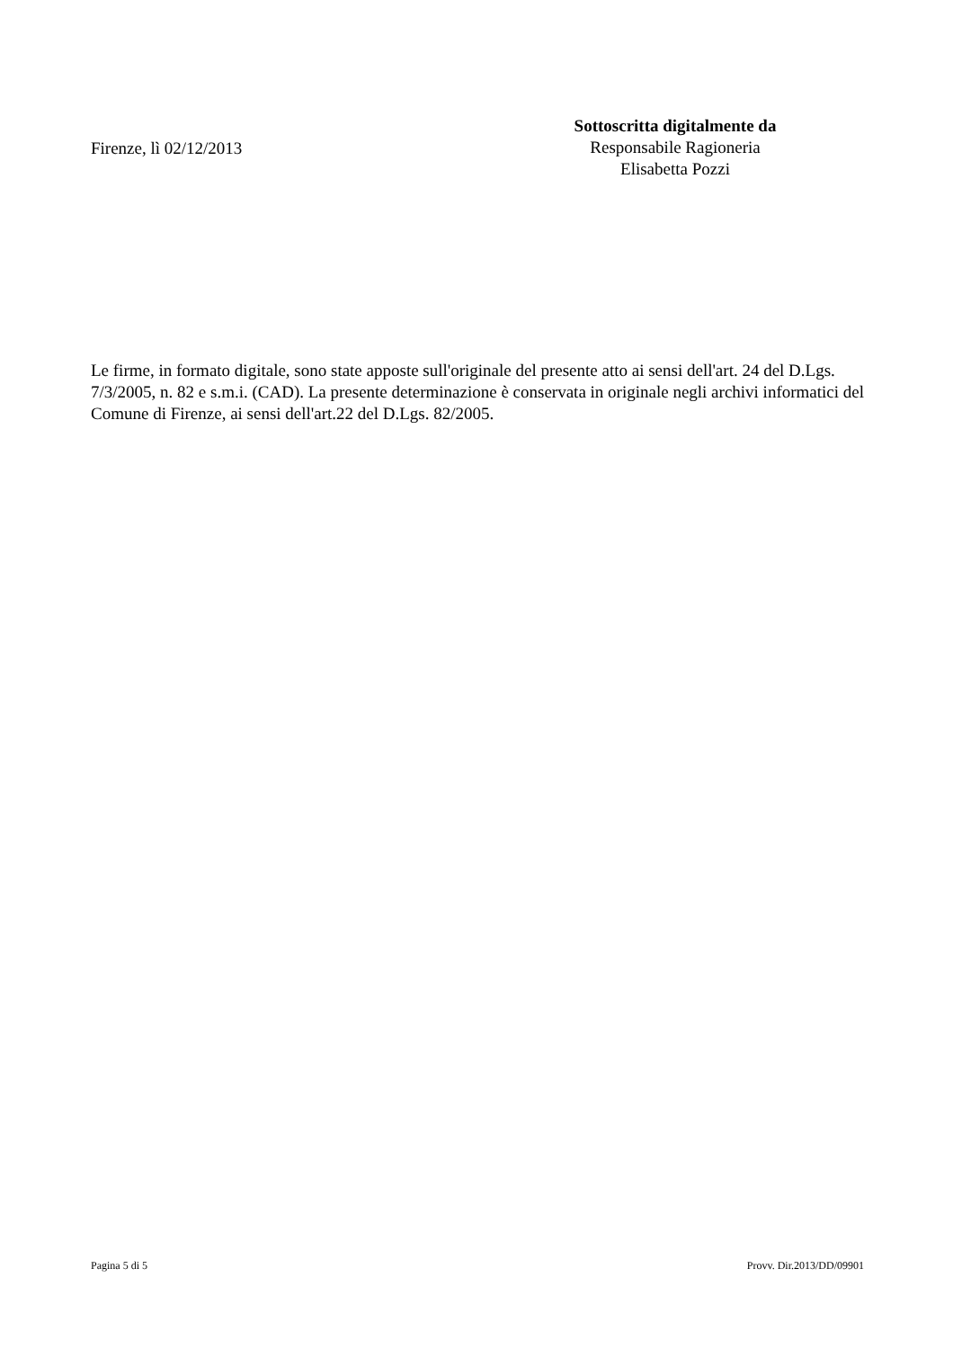Firenze, lì 02/12/2013
Sottoscritta digitalmente da
Responsabile Ragioneria
Elisabetta Pozzi
Le firme, in formato digitale, sono state apposte sull'originale del presente atto ai sensi dell'art. 24 del D.Lgs. 7/3/2005, n. 82 e s.m.i. (CAD). La presente determinazione è conservata in originale negli archivi informatici del Comune di Firenze, ai sensi dell'art.22 del D.Lgs. 82/2005.
Pagina 5 di 5 Provv. Dir.2013/DD/09901